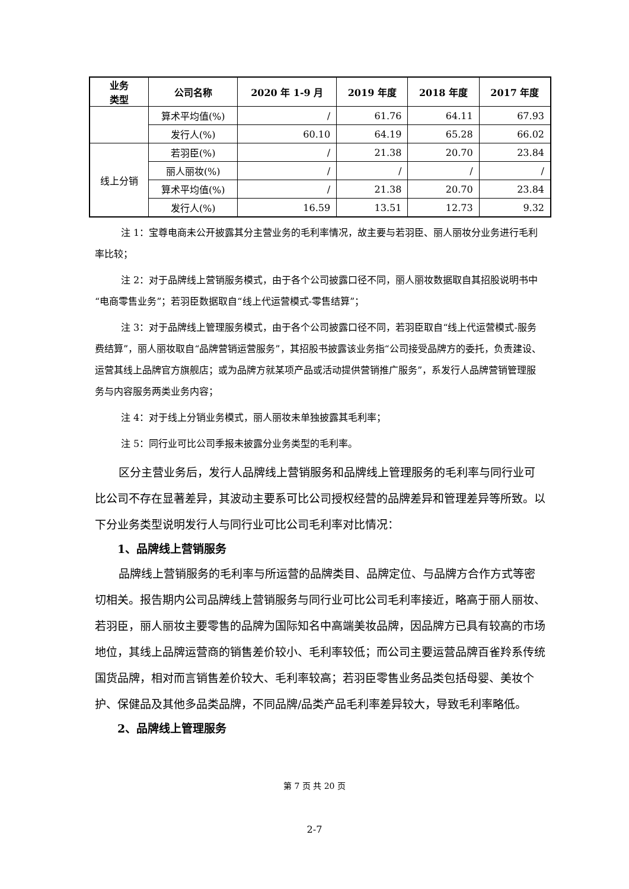| 业务 类型 | 公司名称 | 2020 年 1-9 月 | 2019 年度 | 2018 年度 | 2017 年度 |
| --- | --- | --- | --- | --- | --- |
| | 算术平均值(%) | / | 61.76 | 64.11 | 67.93 |
| | 发行人(%) | 60.10 | 64.19 | 65.28 | 66.02 |
| 线上分销 | 若羽臣(%) | / | 21.38 | 20.70 | 23.84 |
| | 丽人丽妆(%) | / | / | / | / |
| | 算术平均值(%) | / | 21.38 | 20.70 | 23.84 |
| | 发行人(%) | 16.59 | 13.51 | 12.73 | 9.32 |
注 1：宝尊电商未公开披露其分主营业务的毛利率情况，故主要与若羽臣、丽人丽妆分业务进行毛利率比较；
注 2：对于品牌线上营销服务模式，由于各个公司披露口径不同，丽人丽妆数据取自其招股说明书中“电商零售业务”；若羽臣数据取自“线上代运营模式-零售结算”；
注 3：对于品牌线上管理服务模式，由于各个公司披露口径不同，若羽臣取自“线上代运营模式-服务费结算”，丽人丽妆取自“品牌营销运营服务”，其招股书披露该业务指“公司接受品牌方的委托，负责建设、运营其线上品牌官方旗舰店；或为品牌方就某项产品或活动提供营销推广服务”，系发行人品牌营销管理服务与内容服务两类业务内容；
注 4：对于线上分销业务模式，丽人丽妆未单独披露其毛利率；
注 5：同行业可比公司季报未披露分业务类型的毛利率。
区分主营业务后，发行人品牌线上营销服务和品牌线上管理服务的毛利率与同行业可比公司不存在显著差异，其波动主要系可比公司授权经营的品牌差异和管理差异等所致。以下分业务类型说明发行人与同行业可比公司毛利率对比情况：
1、品牌线上营销服务
品牌线上营销服务的毛利率与所运营的品牌类目、品牌定位、与品牌方合作方式等密切相关。报告期内公司品牌线上营销服务与同行业可比公司毛利率接近，略高于丽人丽妆、若羽臣，丽人丽妆主要零售的品牌为国际知名中高端美妆品牌，因品牌方已具有较高的市场地位，其线上品牌运营商的销售差价较小、毛利率较低；而公司主要运营品牌百雀羚系传统国货品牌，相对而言销售差价较大、毛利率较高；若羽臣零售业务品类包括母婴、美妆个护、保健品及其他多品类品牌，不同品牌/品类产品毛利率差异较大，导致毛利率略低。
2、品牌线上管理服务
第 7 页 共 20 页
2-7